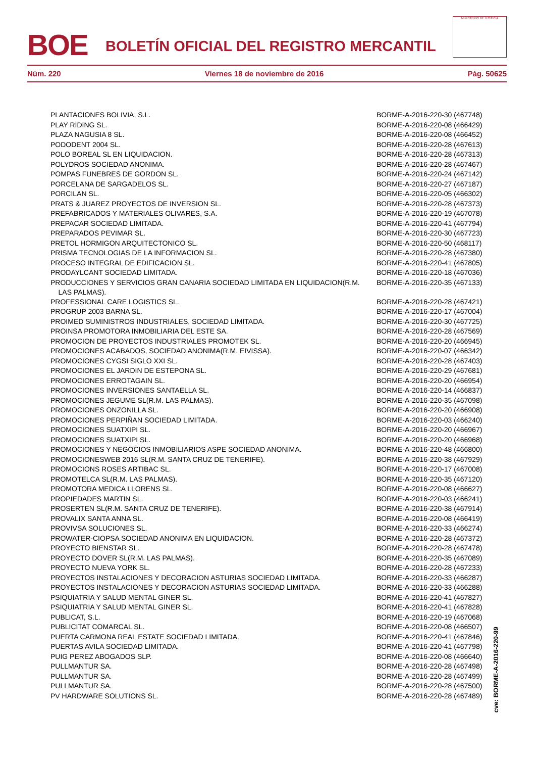BOE
BOLETÍN OFICIAL DEL REGISTRO MERCANTIL
MINISTERIO DE JUSTICIA
Núm. 220 Viernes 18 de noviembre de 2016 Pág. 50625
| PLANTACIONES BOLIVIA, S.L. | BORME-A-2016-220-30 (467748) |
| PLAY RIDING SL. | BORME-A-2016-220-08 (466429) |
| PLAZA NAGUSIA 8 SL. | BORME-A-2016-220-08 (466452) |
| PODODENT 2004 SL. | BORME-A-2016-220-28 (467613) |
| POLO BOREAL SL EN LIQUIDACION. | BORME-A-2016-220-28 (467313) |
| POLYDROS SOCIEDAD ANONIMA. | BORME-A-2016-220-28 (467467) |
| POMPAS FUNEBRES DE GORDON SL. | BORME-A-2016-220-24 (467142) |
| PORCELANA DE SARGADELOS SL. | BORME-A-2016-220-27 (467187) |
| PORCILAN SL. | BORME-A-2016-220-05 (466302) |
| PRATS & JUAREZ PROYECTOS DE INVERSION SL. | BORME-A-2016-220-28 (467373) |
| PREFABRICADOS Y MATERIALES OLIVARES, S.A. | BORME-A-2016-220-19 (467078) |
| PREPACAR SOCIEDAD LIMITADA. | BORME-A-2016-220-41 (467794) |
| PREPARADOS PEVIMAR SL. | BORME-A-2016-220-30 (467723) |
| PRETOL HORMIGON ARQUITECTONICO SL. | BORME-A-2016-220-50 (468117) |
| PRISMA TECNOLOGIAS DE LA INFORMACION SL. | BORME-A-2016-220-28 (467380) |
| PROCESO INTEGRAL DE EDIFICACION SL. | BORME-A-2016-220-41 (467805) |
| PRODAYLCANT SOCIEDAD LIMITADA. | BORME-A-2016-220-18 (467036) |
| PRODUCCIONES Y SERVICIOS GRAN CANARIA SOCIEDAD LIMITADA EN LIQUIDACION(R.M. LAS PALMAS). | BORME-A-2016-220-35 (467133) |
| PROFESSIONAL CARE LOGISTICS SL. | BORME-A-2016-220-28 (467421) |
| PROGRUP 2003 BARNA SL. | BORME-A-2016-220-17 (467004) |
| PROIMED SUMINISTROS INDUSTRIALES, SOCIEDAD LIMITADA. | BORME-A-2016-220-30 (467725) |
| PROINSA PROMOTORA INMOBILIARIA DEL ESTE SA. | BORME-A-2016-220-28 (467569) |
| PROMOCION DE PROYECTOS INDUSTRIALES PROMOTEK SL. | BORME-A-2016-220-20 (466945) |
| PROMOCIONES ACABADOS, SOCIEDAD ANONIMA(R.M. EIVISSA). | BORME-A-2016-220-07 (466342) |
| PROMOCIONES CYGSI SIGLO XXI SL. | BORME-A-2016-220-28 (467403) |
| PROMOCIONES EL JARDIN DE ESTEPONA SL. | BORME-A-2016-220-29 (467681) |
| PROMOCIONES ERROTAGAIN SL. | BORME-A-2016-220-20 (466954) |
| PROMOCIONES INVERSIONES SANTAELLA SL. | BORME-A-2016-220-14 (466837) |
| PROMOCIONES JEGUME SL(R.M. LAS PALMAS). | BORME-A-2016-220-35 (467098) |
| PROMOCIONES ONZONILLA SL. | BORME-A-2016-220-20 (466908) |
| PROMOCIONES PERPIÑAN SOCIEDAD LIMITADA. | BORME-A-2016-220-03 (466240) |
| PROMOCIONES SUATXIPI SL. | BORME-A-2016-220-20 (466967) |
| PROMOCIONES SUATXIPI SL. | BORME-A-2016-220-20 (466968) |
| PROMOCIONES Y NEGOCIOS INMOBILIARIOS ASPE SOCIEDAD ANONIMA. | BORME-A-2016-220-48 (466800) |
| PROMOCIONESWEB 2016 SL(R.M. SANTA CRUZ DE TENERIFE). | BORME-A-2016-220-38 (467929) |
| PROMOCIONS ROSES ARTIBAC SL. | BORME-A-2016-220-17 (467008) |
| PROMOTELCA SL(R.M. LAS PALMAS). | BORME-A-2016-220-35 (467120) |
| PROMOTORA MEDICA LLORENS SL. | BORME-A-2016-220-08 (466627) |
| PROPIEDADES MARTIN SL. | BORME-A-2016-220-03 (466241) |
| PROSERTEN SL(R.M. SANTA CRUZ DE TENERIFE). | BORME-A-2016-220-38 (467914) |
| PROVALIX SANTA ANNA SL. | BORME-A-2016-220-08 (466419) |
| PROVIVSA SOLUCIONES SL. | BORME-A-2016-220-33 (466274) |
| PROWATER-CIOPSA SOCIEDAD ANONIMA EN LIQUIDACION. | BORME-A-2016-220-28 (467372) |
| PROYECTO BIENSTAR SL. | BORME-A-2016-220-28 (467478) |
| PROYECTO DOVER SL(R.M. LAS PALMAS). | BORME-A-2016-220-35 (467089) |
| PROYECTO NUEVA YORK SL. | BORME-A-2016-220-28 (467233) |
| PROYECTOS INSTALACIONES Y DECORACION ASTURIAS SOCIEDAD LIMITADA. | BORME-A-2016-220-33 (466287) |
| PROYECTOS INSTALACIONES Y DECORACION ASTURIAS SOCIEDAD LIMITADA. | BORME-A-2016-220-33 (466288) |
| PSIQUIATRIA Y SALUD MENTAL GINER SL. | BORME-A-2016-220-41 (467827) |
| PSIQUIATRIA Y SALUD MENTAL GINER SL. | BORME-A-2016-220-41 (467828) |
| PUBLICAT, S.L. | BORME-A-2016-220-19 (467068) |
| PUBLICITAT COMARCAL SL. | BORME-A-2016-220-08 (466507) |
| PUERTA CARMONA REAL ESTATE SOCIEDAD LIMITADA. | BORME-A-2016-220-41 (467846) |
| PUERTAS AVILA SOCIEDAD LIMITADA. | BORME-A-2016-220-41 (467798) |
| PUIG PEREZ ABOGADOS SLP. | BORME-A-2016-220-08 (466640) |
| PULLMANTUR SA. | BORME-A-2016-220-28 (467498) |
| PULLMANTUR SA. | BORME-A-2016-220-28 (467499) |
| PULLMANTUR SA. | BORME-A-2016-220-28 (467500) |
| PV HARDWARE SOLUTIONS SL. | BORME-A-2016-220-28 (467489) |
cve: BORME-A-2016-220-99